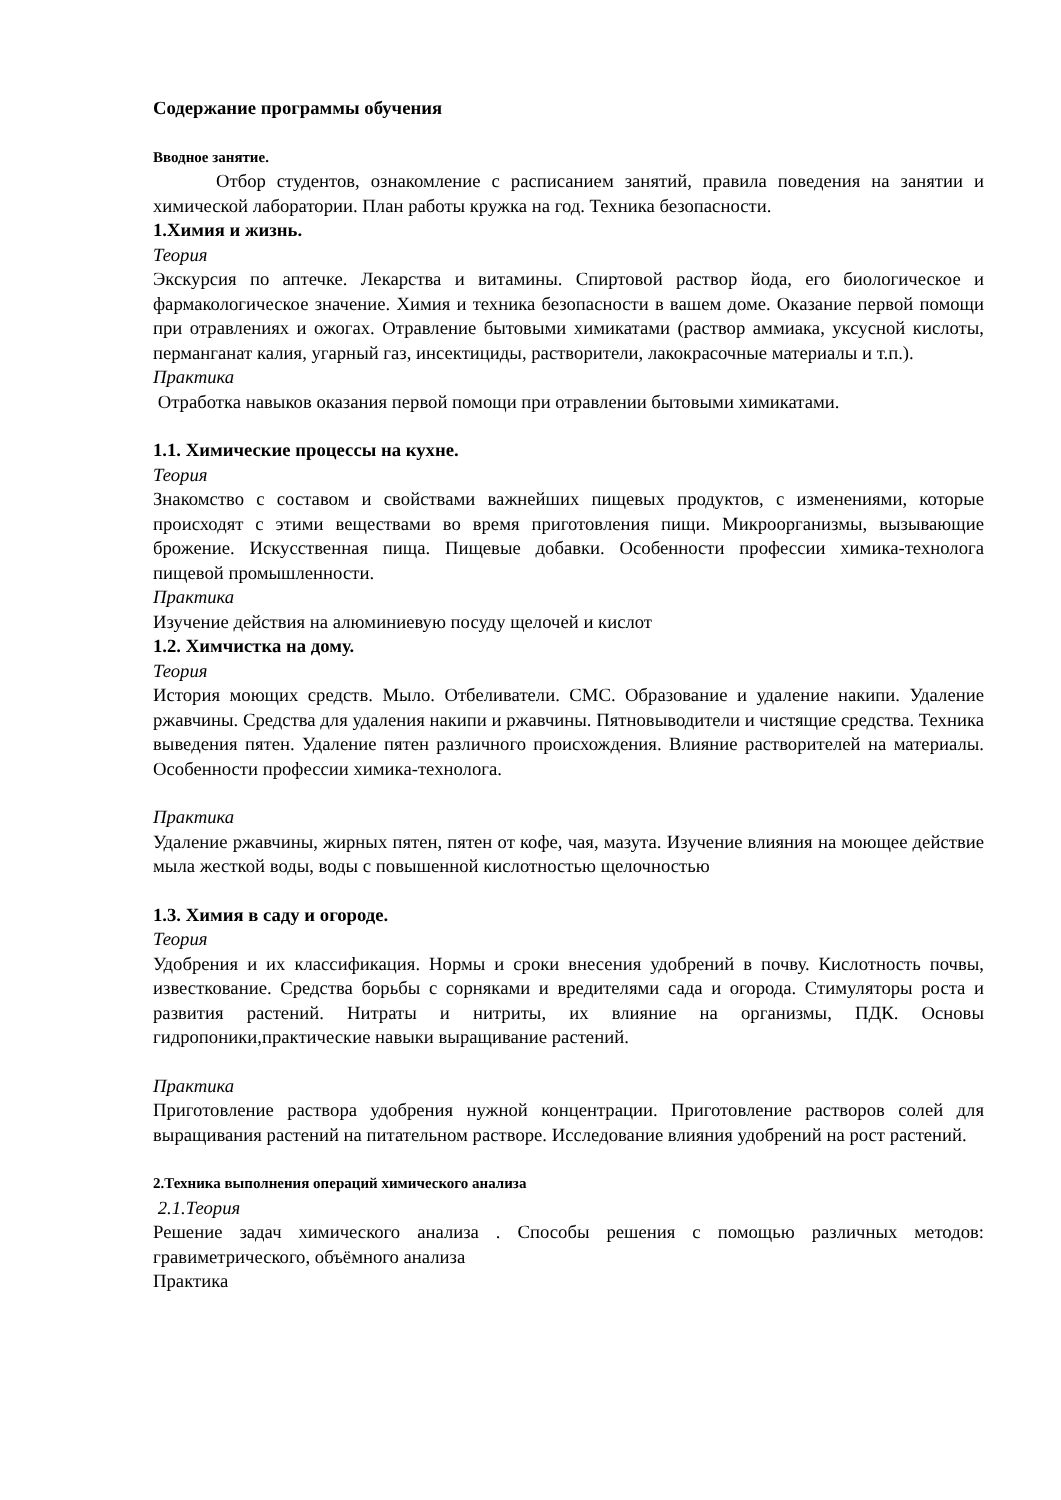Содержание программы обучения
Вводное занятие.
Отбор студентов, ознакомление с расписанием занятий, правила поведения на занятии и химической лаборатории. План работы кружка на год. Техника безопасности.
1.Химия и жизнь.
Теория
Экскурсия по аптечке. Лекарства и витамины. Спиртовой раствор йода, его биологическое и фармакологическое значение. Химия и техника безопасности в вашем доме. Оказание первой помощи при отравлениях и ожогах. Отравление бытовыми химикатами (раствор аммиака, уксусной кислоты, перманганат калия, угарный газ, инсектициды, растворители, лакокрасочные материалы и т.п.).
Практика
Отработка навыков оказания первой помощи при отравлении бытовыми химикатами.
1.1. Химические процессы на кухне.
Теория
Знакомство с составом и свойствами важнейших пищевых продуктов, с изменениями, которые происходят с этими веществами во время приготовления пищи. Микроорганизмы, вызывающие брожение. Искусственная пища. Пищевые добавки. Особенности профессии химика-технолога пищевой промышленности.
Практика
Изучение действия на алюминиевую посуду щелочей и кислот
1.2. Химчистка на дому.
Теория
История моющих средств. Мыло. Отбеливатели. СМС. Образование и удаление накипи. Удаление ржавчины. Средства для удаления накипи и ржавчины. Пятновыводители и чистящие средства. Техника выведения пятен. Удаление пятен различного происхождения. Влияние растворителей на материалы. Особенности профессии химика-технолога.
Практика
Удаление ржавчины, жирных пятен, пятен от кофе, чая, мазута. Изучение влияния на моющее действие мыла жесткой воды, воды с повышенной кислотностью щелочностью
1.3. Химия в саду и огороде.
Теория
Удобрения и их классификация. Нормы и сроки внесения удобрений в почву. Кислотность почвы, известкование. Средства борьбы с сорняками и вредителями сада и огорода. Стимуляторы роста и развития растений. Нитраты и нитриты, их влияние на организмы, ПДК. Основы гидропоники,практические навыки выращивание растений.
Практика
Приготовление раствора удобрения нужной концентрации. Приготовление растворов солей для выращивания растений на питательном растворе. Исследование влияния удобрений на рост растений.
2.Техника выполнения операций химического анализа
2.1.Теория
Решение задач химического анализа . Способы решения с помощью различных методов: гравиметрического, объёмного анализа
Практика